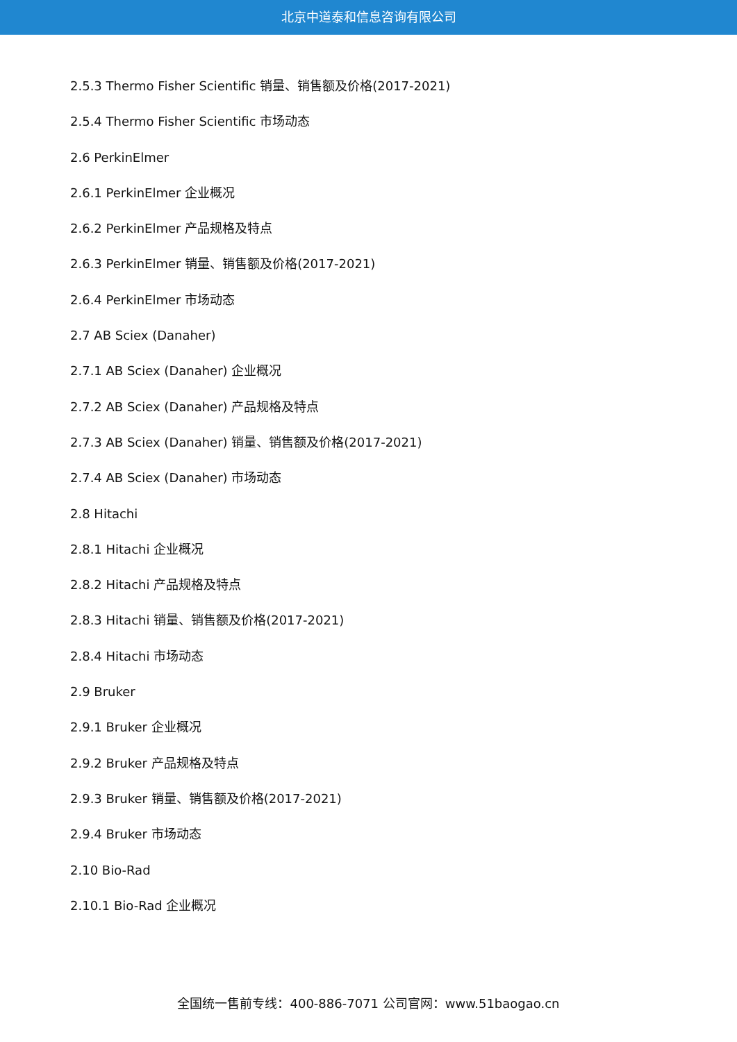北京中道泰和信息咨询有限公司
2.5.3 Thermo Fisher Scientific 销量、销售额及价格(2017-2021)
2.5.4 Thermo Fisher Scientific 市场动态
2.6 PerkinElmer
2.6.1 PerkinElmer 企业概况
2.6.2 PerkinElmer 产品规格及特点
2.6.3 PerkinElmer 销量、销售额及价格(2017-2021)
2.6.4 PerkinElmer 市场动态
2.7 AB Sciex (Danaher)
2.7.1 AB Sciex (Danaher) 企业概况
2.7.2 AB Sciex (Danaher) 产品规格及特点
2.7.3 AB Sciex (Danaher) 销量、销售额及价格(2017-2021)
2.7.4 AB Sciex (Danaher) 市场动态
2.8 Hitachi
2.8.1 Hitachi 企业概况
2.8.2 Hitachi 产品规格及特点
2.8.3 Hitachi 销量、销售额及价格(2017-2021)
2.8.4 Hitachi 市场动态
2.9 Bruker
2.9.1 Bruker 企业概况
2.9.2 Bruker 产品规格及特点
2.9.3 Bruker 销量、销售额及价格(2017-2021)
2.9.4 Bruker 市场动态
2.10 Bio-Rad
2.10.1 Bio-Rad 企业概况
全国统一售前专线：400-886-7071 公司官网：www.51baogao.cn